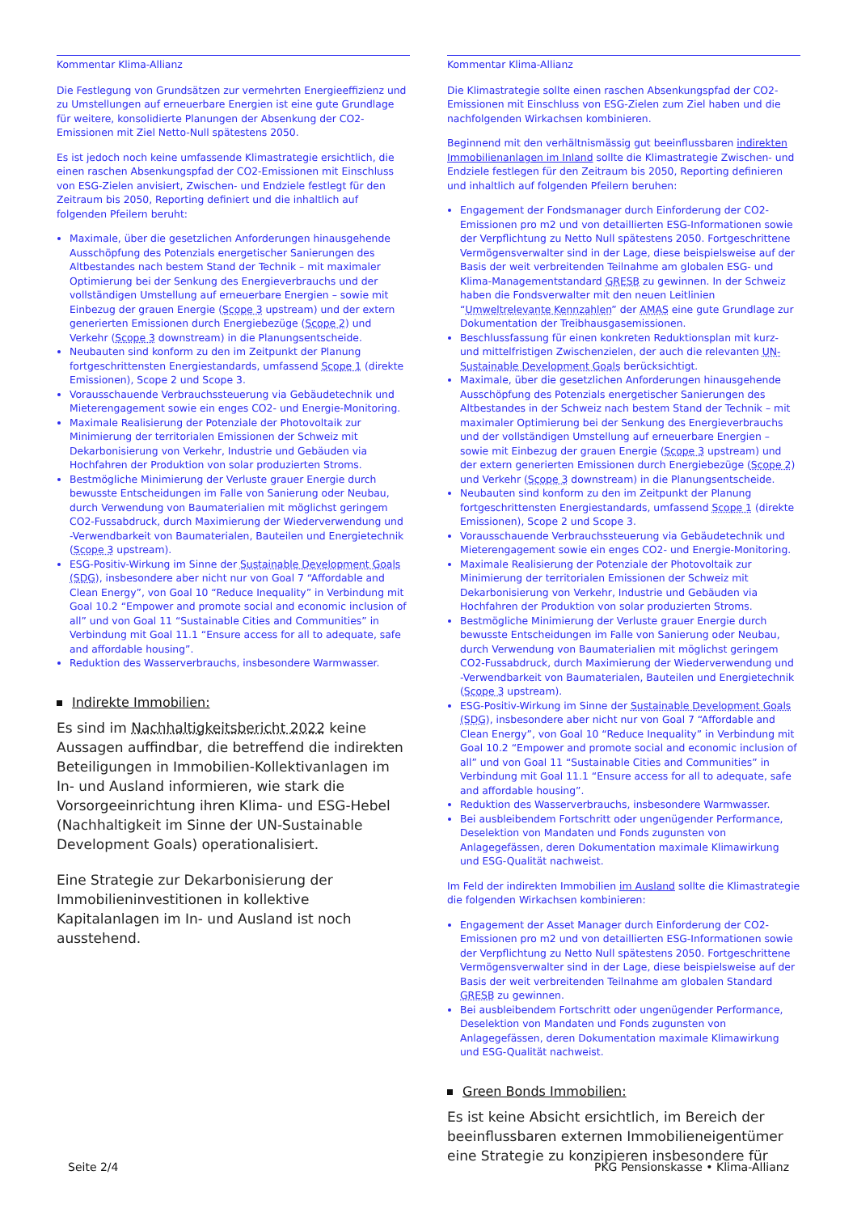Kommentar Klima-Allianz
Die Festlegung von Grundsätzen zur vermehrten Energieeffizienz und zu Umstellungen auf erneuerbare Energien ist eine gute Grundlage für weitere, konsolidierte Planungen der Absenkung der CO2-Emissionen mit Ziel Netto-Null spätestens 2050.
Es ist jedoch noch keine umfassende Klimastrategie ersichtlich, die einen raschen Absenkungspfad der CO2-Emissionen mit Einschluss von ESG-Zielen anvisiert, Zwischen- und Endziele festlegt für den Zeitraum bis 2050, Reporting definiert und die inhaltlich auf folgenden Pfeilern beruht:
Maximale, über die gesetzlichen Anforderungen hinausgehende Ausschöpfung des Potenzials energetischer Sanierungen des Altbestandes nach bestem Stand der Technik – mit maximaler Optimierung bei der Senkung des Energieverbrauchs und der vollständigen Umstellung auf erneuerbare Energien – sowie mit Einbezug der grauen Energie (Scope 3 upstream) und der extern generierten Emissionen durch Energiebezüge (Scope 2) und Verkehr (Scope 3 downstream) in die Planungsentscheide.
Neubauten sind konform zu den im Zeitpunkt der Planung fortgeschrittensten Energiestandards, umfassend Scope 1 (direkte Emissionen), Scope 2 und Scope 3.
Vorausschauende Verbrauchssteuerung via Gebäudetechnik und Mieterengagement sowie ein enges CO2- und Energie-Monitoring.
Maximale Realisierung der Potenziale der Photovoltaik zur Minimierung der territorialen Emissionen der Schweiz mit Dekarbonisierung von Verkehr, Industrie und Gebäuden via Hochfahren der Produktion von solar produzierten Stroms.
Bestmögliche Minimierung der Verluste grauer Energie durch bewusste Entscheidungen im Falle von Sanierung oder Neubau, durch Verwendung von Baumaterialien mit möglichst geringem CO2-Fussabdruck, durch Maximierung der Wiederverwendung und -Verwendbarkeit von Baumaterialen, Bauteilen und Energietechnik (Scope 3 upstream).
ESG-Positiv-Wirkung im Sinne der Sustainable Development Goals (SDG), insbesondere aber nicht nur von Goal 7 “Affordable and Clean Energy”, von Goal 10 “Reduce Inequality” in Verbindung mit Goal 10.2 “Empower and promote social and economic inclusion of all” und von Goal 11 “Sustainable Cities and Communities” in Verbindung mit Goal 11.1 “Ensure access for all to adequate, safe and affordable housing”.
Reduktion des Wasserverbrauchs, insbesondere Warmwasser.
Indirekte Immobilien:
Es sind im Nachhaltigkeitsbericht 2022 keine Aussagen auffindbar, die betreffend die indirekten Beteiligungen in Immobilien-Kollektivanlagen im In- und Ausland informieren, wie stark die Vorsorgeeinrichtung ihren Klima- und ESG-Hebel (Nachhaltigkeit im Sinne der UN-Sustainable Development Goals) operationalisiert.
Eine Strategie zur Dekarbonisierung der Immobilieninvestitionen in kollektive Kapitalanlagen im In- und Ausland ist noch ausstehend.
Kommentar Klima-Allianz
Die Klimastrategie sollte einen raschen Absenkungspfad der CO2-Emissionen mit Einschluss von ESG-Zielen zum Ziel haben und die nachfolgenden Wirkachsen kombinieren.
Beginnend mit den verhältnismässig gut beeinflussbaren indirekten Immobilienanlagen im Inland sollte die Klimastrategie Zwischen- und Endziele festlegen für den Zeitraum bis 2050, Reporting definieren und inhaltlich auf folgenden Pfeilern beruhen:
Engagement der Fondsmanager durch Einforderung der CO2-Emissionen pro m2 und von detaillierten ESG-Informationen sowie der Verpflichtung zu Netto Null spätestens 2050. Fortgeschrittene Vermögensverwalter sind in der Lage, diese beispielsweise auf der Basis der weit verbreitenden Teilnahme am globalen ESG- und Klima-Managementstandard GRESB zu gewinnen. In der Schweiz haben die Fondsverwalter mit den neuen Leitlinien “Umweltrelevante Kennzahlen” der AMAS eine gute Grundlage zur Dokumentation der Treibhausgasemissionen.
Beschlussfassung für einen konkreten Reduktionsplan mit kurz- und mittelfristigen Zwischenzielen, der auch die relevanten UN-Sustainable Development Goals berücksichtigt.
Maximale, über die gesetzlichen Anforderungen hinausgehende Ausschöpfung des Potenzials energetischer Sanierungen des Altbestandes in der Schweiz nach bestem Stand der Technik – mit maximaler Optimierung bei der Senkung des Energieverbrauchs und der vollständigen Umstellung auf erneuerbare Energien – sowie mit Einbezug der grauen Energie (Scope 3 upstream) und der extern generierten Emissionen durch Energiebezüge (Scope 2) und Verkehr (Scope 3 downstream) in die Planungsentscheide.
Neubauten sind konform zu den im Zeitpunkt der Planung fortgeschrittensten Energiestandards, umfassend Scope 1 (direkte Emissionen), Scope 2 und Scope 3.
Vorausschauende Verbrauchssteuerung via Gebäudetechnik und Mieterengagement sowie ein enges CO2- und Energie-Monitoring.
Maximale Realisierung der Potenziale der Photovoltaik zur Minimierung der territorialen Emissionen der Schweiz mit Dekarbonisierung von Verkehr, Industrie und Gebäuden via Hochfahren der Produktion von solar produzierten Stroms.
Bestmögliche Minimierung der Verluste grauer Energie durch bewusste Entscheidungen im Falle von Sanierung oder Neubau, durch Verwendung von Baumaterialien mit möglichst geringem CO2-Fussabdruck, durch Maximierung der Wiederverwendung und -Verwendbarkeit von Baumaterialen, Bauteilen und Energietechnik (Scope 3 upstream).
ESG-Positiv-Wirkung im Sinne der Sustainable Development Goals (SDG), insbesondere aber nicht nur von Goal 7 “Affordable and Clean Energy”, von Goal 10 “Reduce Inequality” in Verbindung mit Goal 10.2 “Empower and promote social and economic inclusion of all” und von Goal 11 “Sustainable Cities and Communities” in Verbindung mit Goal 11.1 “Ensure access for all to adequate, safe and affordable housing”.
Reduktion des Wasserverbrauchs, insbesondere Warmwasser.
Bei ausbleibendem Fortschritt oder ungenügender Performance, Deselektion von Mandaten und Fonds zugunsten von Anlagegefässen, deren Dokumentation maximale Klimawirkung und ESG-Qualität nachweist.
Im Feld der indirekten Immobilien im Ausland sollte die Klimastrategie die folgenden Wirkachsen kombinieren:
Engagement der Asset Manager durch Einforderung der CO2-Emissionen pro m2 und von detaillierten ESG-Informationen sowie der Verpflichtung zu Netto Null spätestens 2050. Fortgeschrittene Vermögensverwalter sind in der Lage, diese beispielsweise auf der Basis der weit verbreitenden Teilnahme am globalen Standard GRESB zu gewinnen.
Bei ausbleibendem Fortschritt oder ungenügender Performance, Deselektion von Mandaten und Fonds zugunsten von Anlagegefässen, deren Dokumentation maximale Klimawirkung und ESG-Qualität nachweist.
Green Bonds Immobilien:
Es ist keine Absicht ersichtlich, im Bereich der beeinflussbaren externen Immobilieneigentümer eine Strategie zu konzipieren insbesondere für
Seite 2/4 PKG Pensionskasse • Klima-Allianz